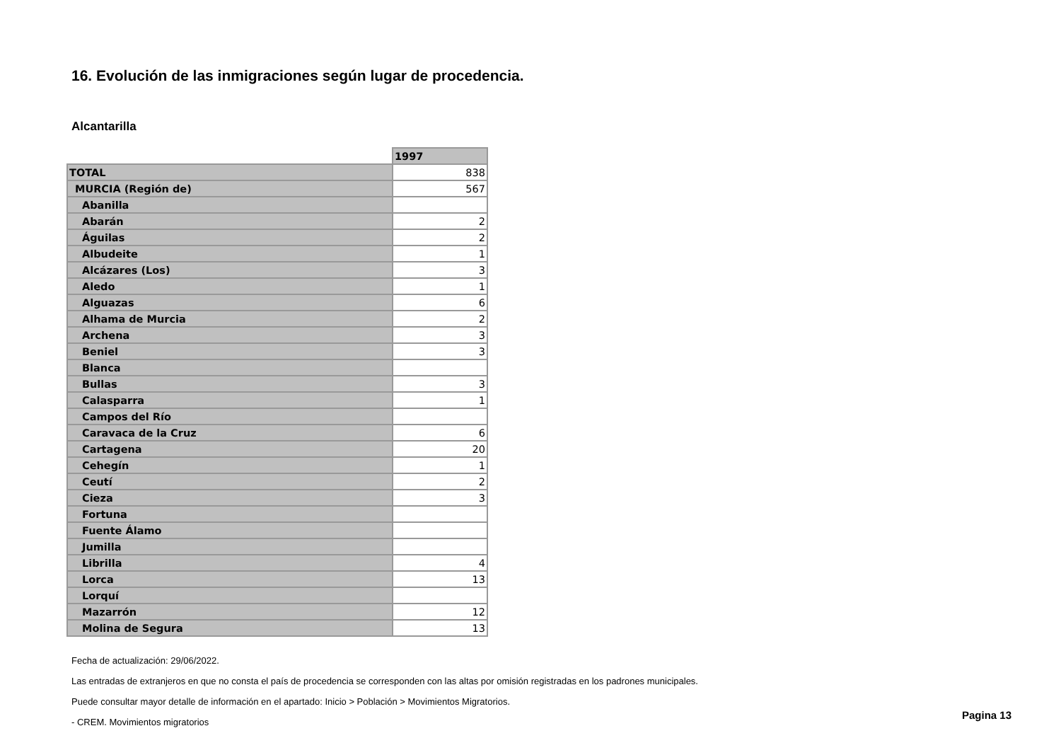16. Evolución de las inmigraciones según lugar de procedencia.
Alcantarilla
| | 1997 |
| TOTAL | 838 |
| MURCIA (Región de) | 567 |
| Abanilla | |
| Abarán | 2 |
| Águilas | 2 |
| Albudeite | 1 |
| Alcázares (Los) | 3 |
| Aledo | 1 |
| Alguazas | 6 |
| Alhama de Murcia | 2 |
| Archena | 3 |
| Beniel | 3 |
| Blanca | |
| Bullas | 3 |
| Calasparra | 1 |
| Campos del Río | |
| Caravaca de la Cruz | 6 |
| Cartagena | 20 |
| Cehegín | 1 |
| Ceutí | 2 |
| Cieza | 3 |
| Fortuna | |
| Fuente Álamo | |
| Jumilla | |
| Librilla | 4 |
| Lorca | 13 |
| Lorquí | |
| Mazarrón | 12 |
| Molina de Segura | 13 |
Fecha de actualización: 29/06/2022.
Las entradas de extranjeros en que no consta el país de procedencia se corresponden con las altas por omisión registradas en los padrones municipales.
Puede consultar mayor detalle de información en el apartado: Inicio > Población > Movimientos Migratorios.
- CREM. Movimientos migratorios
Pagina 13